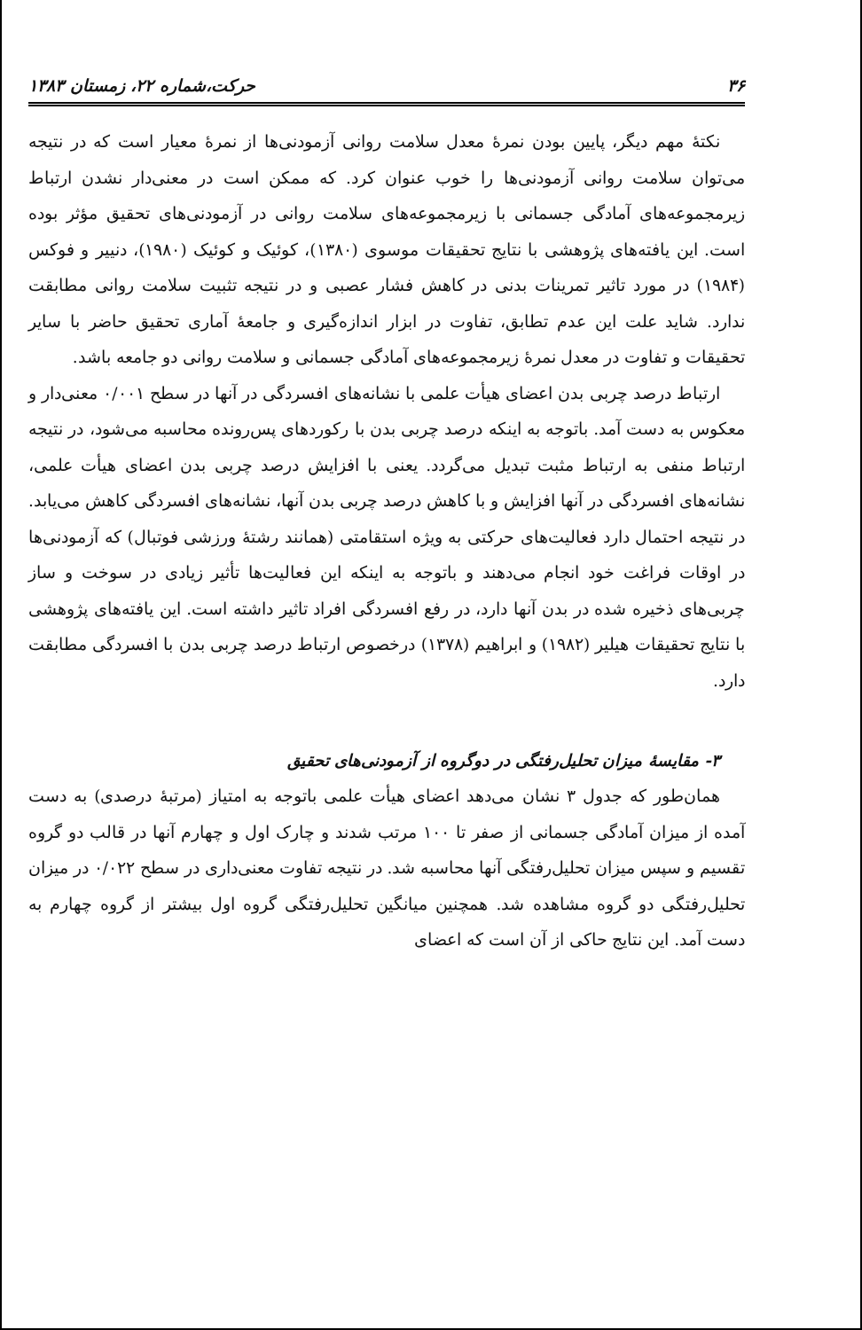۳۶ حرکت،شماره ۲۲، زمستان ۱۳۸۳
نکتهٔ مهم دیگر، پایین بودن نمرهٔ معدل سلامت روانی آزمودنی‌ها از نمرهٔ معیار است که در نتیجه می‌توان سلامت روانی آزمودنی‌ها را خوب عنوان کرد. که ممکن است در معنی‌دار نشدن ارتباط زیرمجموعه‌های آمادگی جسمانی با زیرمجموعه‌های سلامت روانی در آزمودنی‌های تحقیق مؤثر بوده است. این یافته‌های پژوهشی با نتایج تحقیقات موسوی (۱۳۸۰)، کوئیک و کوئیک (۱۹۸۰)، دنییر و فوکس (۱۹۸۴) در مورد تاثیر تمرینات بدنی در کاهش فشار عصبی و در نتیجه تثبیت سلامت روانی مطابقت ندارد. شاید علت این عدم تطابق، تفاوت در ابزار اندازه‌گیری و جامعهٔ آماری تحقیق حاضر با سایر تحقیقات و تفاوت در معدل نمرهٔ زیرمجموعه‌های آمادگی جسمانی و سلامت روانی دو جامعه باشد.
ارتباط درصد چربی بدن اعضای هیأت علمی با نشانه‌های افسردگی در آنها در سطح ۰/۰۰۱ معنی‌دار و معکوس به دست آمد. باتوجه به اینکه درصد چربی بدن با رکوردهای پس‌رونده محاسبه می‌شود، در نتیجه ارتباط منفی به ارتباط مثبت تبدیل می‌گردد. یعنی با افزایش درصد چربی بدن اعضای هیأت علمی، نشانه‌های افسردگی در آنها افزایش و با کاهش درصد چربی بدن آنها، نشانه‌های افسردگی کاهش می‌یابد. در نتیجه احتمال دارد فعالیت‌های حرکتی به ویژه استقامتی (همانند رشتهٔ ورزشی فوتبال) که آزمودنی‌ها در اوقات فراغت خود انجام می‌دهند و باتوجه به اینکه این فعالیت‌ها تأثیر زیادی در سوخت و ساز چربی‌های ذخیره شده در بدن آنها دارد، در رفع افسردگی افراد تاثیر داشته است. این یافته‌های پژوهشی با نتایج تحقیقات هیلیر (۱۹۸۲) و ابراهیم (۱۳۷۸) درخصوص ارتباط درصد چربی بدن با افسردگی مطابقت دارد.
۳- مقایسهٔ میزان تحلیل‌رفتگی در دوگروه از آزمودنی‌های تحقیق
همان‌طور که جدول ۳ نشان می‌دهد اعضای هیأت علمی باتوجه به امتیاز (مرتبهٔ درصدی) به دست آمده از میزان آمادگی جسمانی از صفر تا ۱۰۰ مرتب شدند و چارک اول و چهارم آنها در قالب دو گروه تقسیم و سپس میزان تحلیل‌رفتگی آنها محاسبه شد. در نتیجه تفاوت معنی‌داری در سطح ۰/۰۲۲ در میزان تحلیل‌رفتگی دو گروه مشاهده شد. همچنین میانگین تحلیل‌رفتگی گروه اول بیشتر از گروه چهارم به دست آمد. این نتایج حاکی از آن است که اعضای